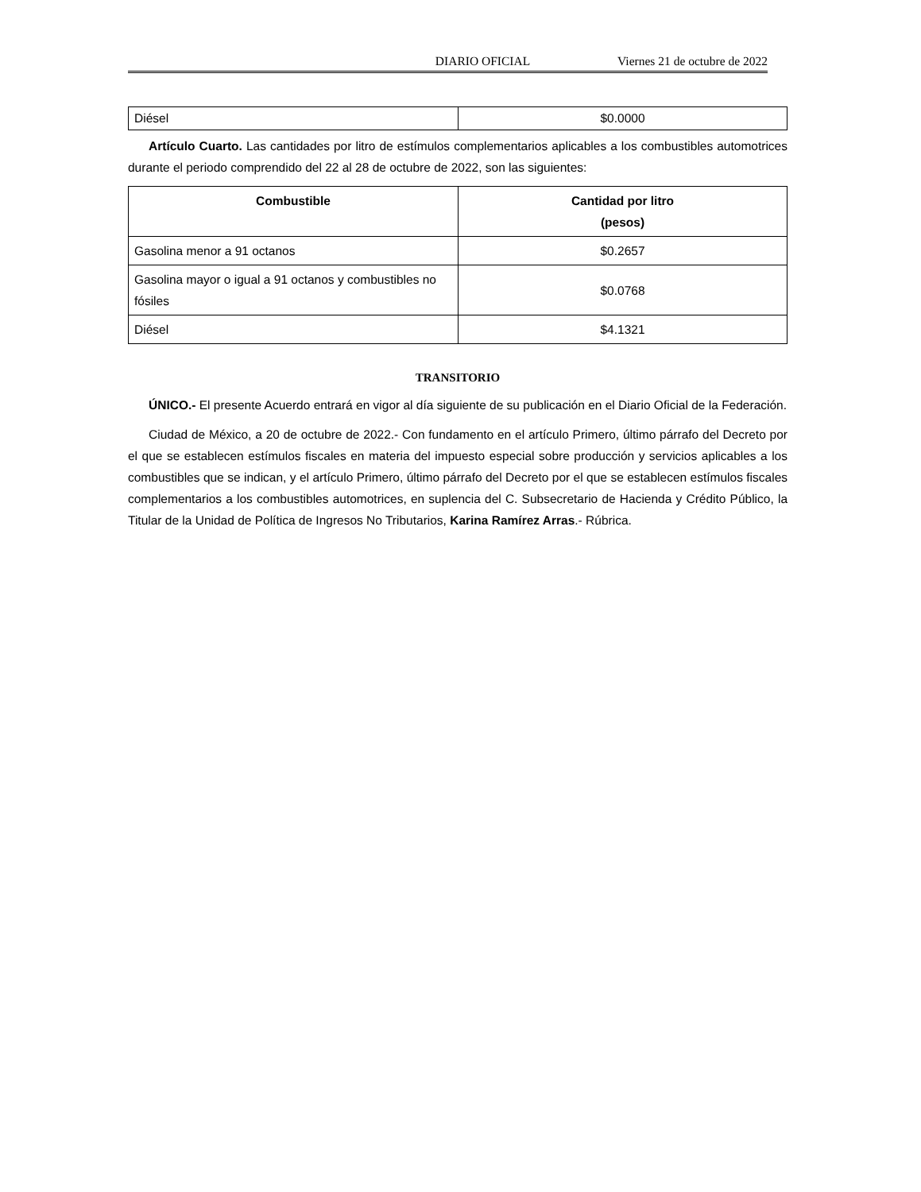DIARIO OFICIAL Viernes 21 de octubre de 2022
| Diésel | $0.0000 |
Artículo Cuarto. Las cantidades por litro de estímulos complementarios aplicables a los combustibles automotrices durante el periodo comprendido del 22 al 28 de octubre de 2022, son las siguientes:
| Combustible | Cantidad por litro (pesos) |
| --- | --- |
| Gasolina menor a 91 octanos | $0.2657 |
| Gasolina mayor o igual a 91 octanos y combustibles no fósiles | $0.0768 |
| Diésel | $4.1321 |
TRANSITORIO
ÚNICO.- El presente Acuerdo entrará en vigor al día siguiente de su publicación en el Diario Oficial de la Federación.
Ciudad de México, a 20 de octubre de 2022.- Con fundamento en el artículo Primero, último párrafo del Decreto por el que se establecen estímulos fiscales en materia del impuesto especial sobre producción y servicios aplicables a los combustibles que se indican, y el artículo Primero, último párrafo del Decreto por el que se establecen estímulos fiscales complementarios a los combustibles automotrices, en suplencia del C. Subsecretario de Hacienda y Crédito Público, la Titular de la Unidad de Política de Ingresos No Tributarios, Karina Ramírez Arras.- Rúbrica.